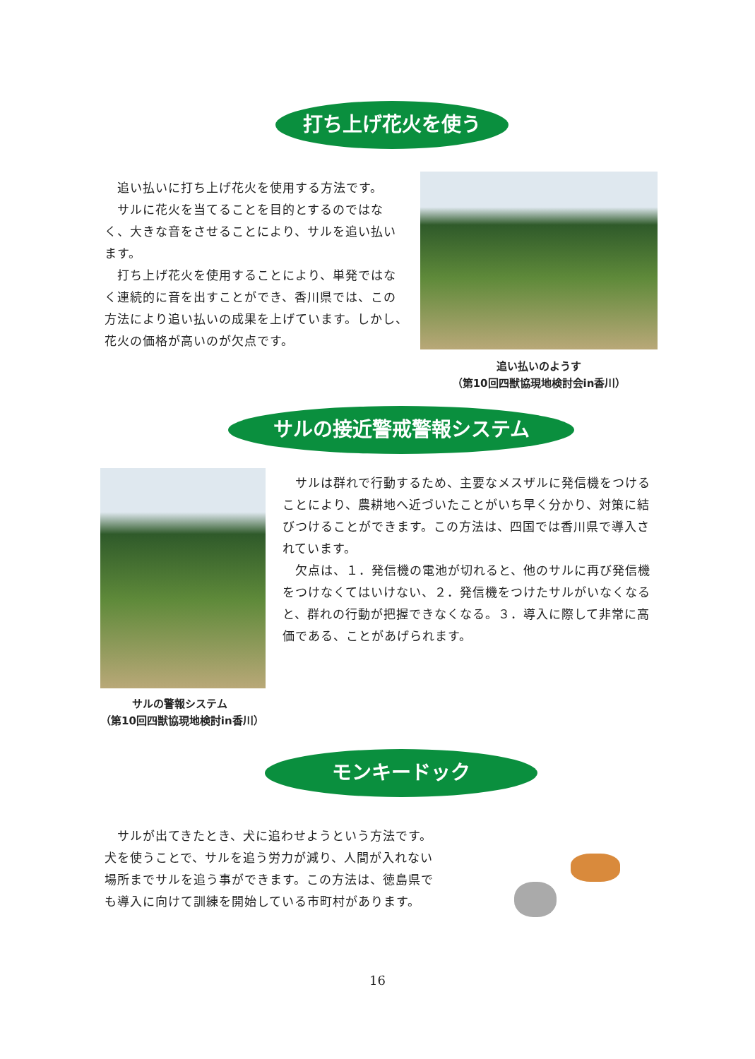打ち上げ花火を使う
　追い払いに打ち上げ花火を使用する方法です。
　サルに花火を当てることを目的とするのではなく、大きな音をさせることにより、サルを追い払います。
　打ち上げ花火を使用することにより、単発ではなく連続的に音を出すことができ、香川県では、この方法により追い払いの成果を上げています。しかし、花火の価格が高いのが欠点です。
追い払いのようす
（第10回四獣協現地検討会in香川）
サルの接近警戒警報システム
　　　サルの警報システム
（第10回四獣協現地検討in香川）
　サルは群れで行動するため、主要なメスザルに発信機をつけることにより、農耕地へ近づいたことがいち早く分かり、対策に結びつけることができます。この方法は、四国では香川県で導入されています。
　欠点は、１．発信機の電池が切れると、他のサルに再び発信機をつけなくてはいけない、２．発信機をつけたサルがいなくなると、群れの行動が把握できなくなる。３．導入に際して非常に高価である、ことがあげられます。
モンキードック
　サルが出てきたとき、犬に追わせようという方法です。犬を使うことで、サルを追う労力が減り、人間が入れない場所までサルを追う事ができます。この方法は、徳島県でも導入に向けて訓練を開始している市町村があります。
16